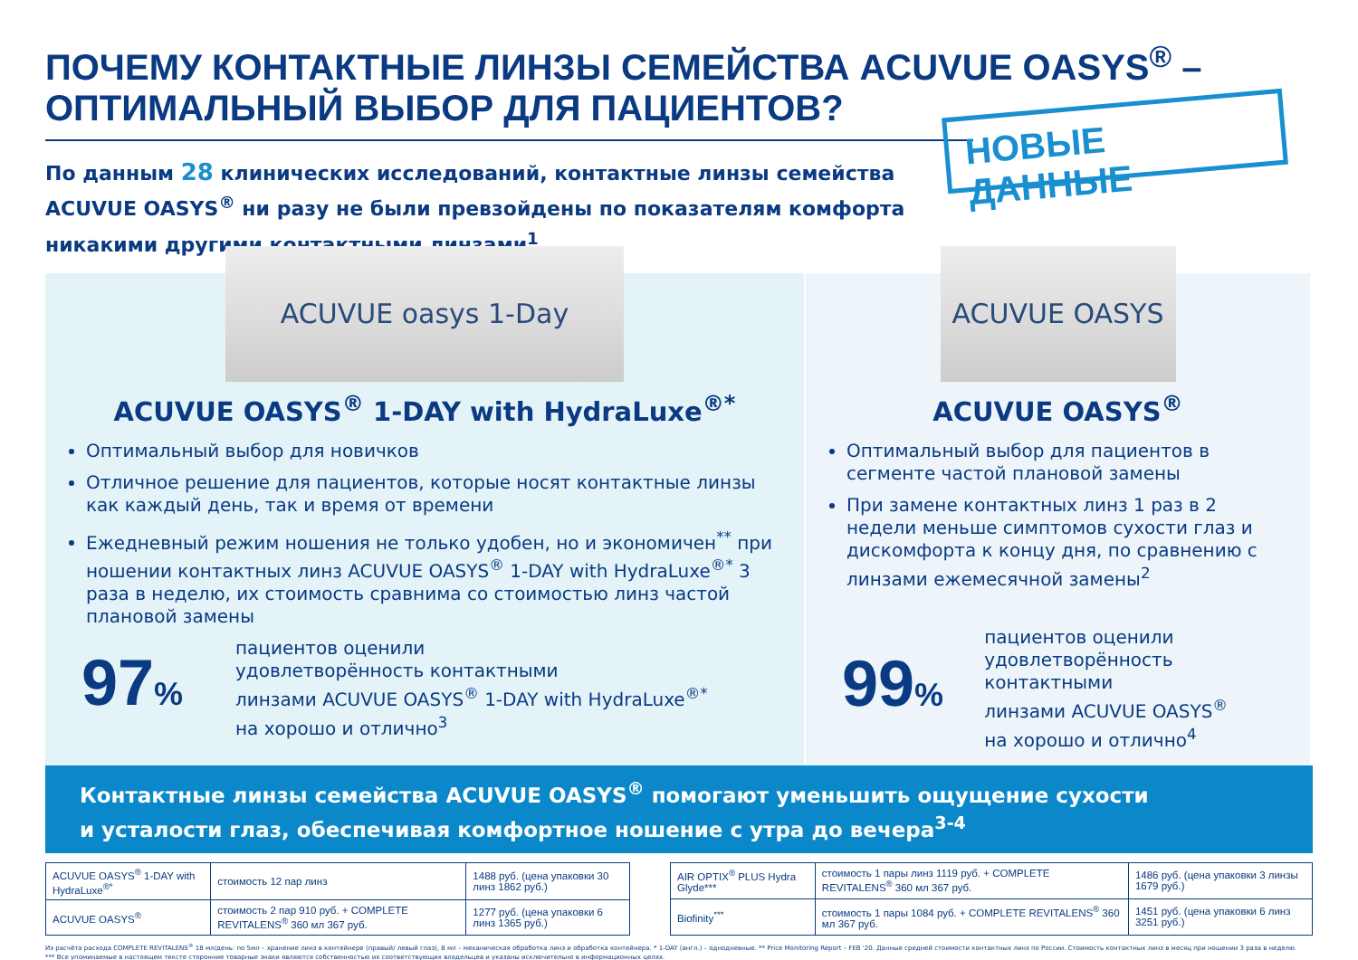ПОЧЕМУ КОНТАКТНЫЕ ЛИНЗЫ СЕМЕЙСТВА ACUVUE OASYS<sup>®</sup> –
ОПТИМАЛЬНЫЙ ВЫБОР ДЛЯ ПАЦИЕНТОВ?
По данным 28 клинических исследований, контактные линзы семейства ACUVUE OASYS<sup>®</sup> ни разу не были превзойдены по показателям комфорта никакими другими контактными линзами<sup>1</sup>
НОВЫЕ ДАННЫЕ
ACUVUE oasys 1-Day
ACUVUE OASYS<sup>®</sup> 1-DAY with HydraLuxe<sup>®*</sup>
Оптимальный выбор для новичков
Отличное решение для пациентов, которые носят контактные линзы как каждый день, так и время от времени
Ежедневный режим ношения не только удобен, но и экономичен<sup>**</sup> при ношении контактных линз ACUVUE OASYS<sup>®</sup> 1-DAY with HydraLuxe<sup>®*</sup> 3 раза в неделю, их стоимость сравнима со стоимостью линз частой плановой замены
97%
пациентов оценили
удовлетворённость контактными
линзами ACUVUE OASYS<sup>®</sup> 1-DAY with HydraLuxe<sup>®*</sup>
на хорошо и отлично<sup>3</sup>
ACUVUE OASYS
ACUVUE OASYS<sup>®</sup>
Оптимальный выбор для пациентов в сегменте частой плановой замены
При замене контактных линз 1 раз в 2 недели меньше симптомов сухости глаз и дискомфорта к концу дня, по сравнению с линзами ежемесячной замены<sup>2</sup>
99%
пациентов оценили
удовлетворённость контактными
линзами ACUVUE OASYS<sup>®</sup>
на хорошо и отлично<sup>4</sup>
Контактные линзы семейства ACUVUE OASYS<sup>®</sup> помогают уменьшить ощущение сухости
и усталости глаз, обеспечивая комфортное ношение с утра до вечера<sup>3-4</sup>
| ACUVUE OASYS<sup>®</sup> 1-DAY with HydraLuxe<sup>®*</sup> | стоимость 12 пар линз | 1488 руб. (цена упаковки 30 линз 1862 руб.) |
| ACUVUE OASYS<sup>®</sup> | стоимость 2 пар 910 руб. + COMPLETE REVITALENS<sup>®</sup> 360 мл 367 руб. | 1277 руб. (цена упаковки 6 линз 1365 руб.) |
| AIR OPTIX<sup>®</sup> PLUS Hydra Glyde*** | стоимость 1 пары линз 1119 руб. + COMPLETE REVITALENS<sup>®</sup> 360 мл 367 руб. | 1486 руб. (цена упаковки 3 линзы 1679 руб.) |
| Biofinity<sup>***</sup> | стоимость 1 пары 1084 руб. + COMPLETE REVITALENS<sup>®</sup> 360 мл 367 руб. | 1451 руб. (цена упаковки 6 линз 3251 руб.) |
Из расчёта расхода COMPLETE REVITALENS<sup>®</sup> 18 мл/день: по 5мл – хранение линз в контейнере (правый/ левый глаз), 8 мл – механическая обработка линз и обработка контейнера. * 1-DAY (англ.) – однодневные. ** Price Monitoring Report – FEB '20. Данные средней стоимости контактных линз по России. Стоимость контактных линз в месяц при ношении 3 раза в неделю.
*** Все упоминаемые в настоящем тексте сторонние товарные знаки являются собственностью их соответствующих владельцев и указаны исключительно в информационных целях.